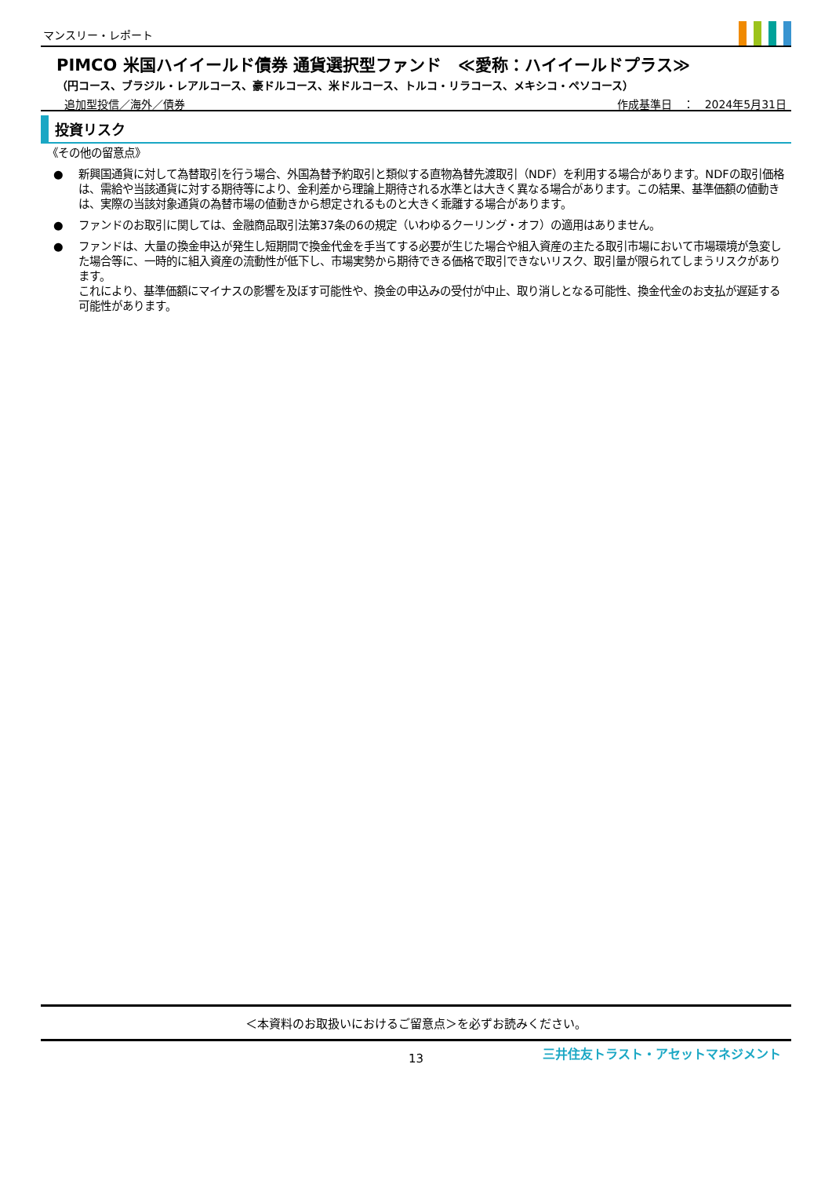マンスリー・レポート
PIMCO 米国ハイイールド債券 通貨選択型ファンド　≪愛称：ハイイールドプラス≫
（円コース、ブラジル・レアルコース、豪ドルコース、米ドルコース、トルコ・リラコース、メキシコ・ペソコース）
追加型投信／海外／債券 作成基準日　：　2024年5月31日
投資リスク
《その他の留意点》
● 新興国通貨に対して為替取引を行う場合、外国為替予約取引と類似する直物為替先渡取引（NDF）を利用する場合があります。NDFの取引価格は、需給や当該通貨に対する期待等により、金利差から理論上期待される水準とは大きく異なる場合があります。この結果、基準価額の値動きは、実際の当該対象通貨の為替市場の値動きから想定されるものと大きく乖離する場合があります。
● ファンドのお取引に関しては、金融商品取引法第37条の6の規定（いわゆるクーリング・オフ）の適用はありません。
● ファンドは、大量の換金申込が発生し短期間で換金代金を手当てする必要が生じた場合や組入資産の主たる取引市場において市場環境が急変した場合等に、一時的に組入資産の流動性が低下し、市場実勢から期待できる価格で取引できないリスク、取引量が限られてしまうリスクがあります。
これにより、基準価額にマイナスの影響を及ぼす可能性や、換金の申込みの受付が中止、取り消しとなる可能性、換金代金のお支払が遅延する可能性があります。
＜本資料のお取扱いにおけるご留意点＞を必ずお読みください。
13
三井住友トラスト・アセットマネジメント